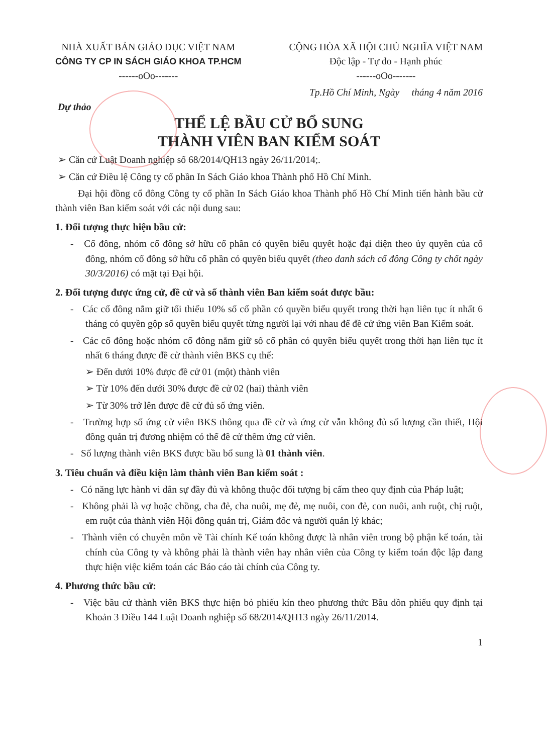NHÀ XUẤT BẢN GIÁO DỤC VIỆT NAM
CÔNG TY CP IN SÁCH GIÁO KHOA TP.HCM
------oOo-------
CỘNG HÒA XÃ HỘI CHỦ NGHĨA VIỆT NAM
Độc lập - Tự do - Hạnh phúc
------oOo-------
Tp.Hồ Chí Minh, Ngày tháng 4 năm 2016
Dự thảo
THỂ LỆ BẦU CỬ BỔ SUNG
THÀNH VIÊN BAN KIỂM SOÁT
➢ Căn cứ Luật Doanh nghiệp số 68/2014/QH13 ngày 26/11/2014;.
➢ Căn cứ Điều lệ Công ty cổ phần In Sách Giáo khoa Thành phố Hồ Chí Minh.
Đại hội đồng cổ đông Công ty cổ phần In Sách Giáo khoa Thành phố Hồ Chí Minh tiến hành bầu cử thành viên Ban kiểm soát với các nội dung sau:
1. Đối tượng thực hiện bầu cử:
- Cổ đông, nhóm cổ đông sở hữu cổ phần có quyền biểu quyết hoặc đại diện theo ủy quyền của cổ đông, nhóm cổ đông sở hữu cổ phần có quyền biểu quyết (theo danh sách cổ đông Công ty chốt ngày 30/3/2016) có mặt tại Đại hội.
2. Đối tượng được ứng cử, đề cử và số thành viên Ban kiểm soát được bầu:
- Các cổ đông nắm giữ tối thiểu 10% số cổ phần có quyền biểu quyết trong thời hạn liên tục ít nhất 6 tháng có quyền gộp số quyền biểu quyết từng người lại với nhau để đề cử ứng viên Ban Kiểm soát.
- Các cổ đông hoặc nhóm cổ đông nắm giữ số cổ phần có quyền biểu quyết trong thời hạn liên tục ít nhất 6 tháng được đề cử thành viên BKS cụ thể:
➢ Đến dưới 10% được đề cử 01 (một) thành viên
➢ Từ 10% đến dưới 30% được đề cử 02 (hai) thành viên
➢ Từ 30% trở lên được đề cử đủ số ứng viên.
- Trường hợp số ứng cử viên BKS thông qua đề cử và ứng cử vẫn không đủ số lượng cần thiết, Hội đồng quản trị đương nhiệm có thể đề cử thêm ứng cử viên.
- Số lượng thành viên BKS được bầu bổ sung là 01 thành viên.
3. Tiêu chuẩn và điều kiện làm thành viên Ban kiểm soát :
- Có năng lực hành vi dân sự đầy đủ và không thuộc đối tượng bị cấm theo quy định của Pháp luật;
- Không phải là vợ hoặc chồng, cha đẻ, cha nuôi, mẹ đẻ, mẹ nuôi, con đẻ, con nuôi, anh ruột, chị ruột, em ruột của thành viên Hội đồng quản trị, Giám đốc và người quản lý khác;
- Thành viên có chuyên môn về Tài chính Kế toán không được là nhân viên trong bộ phận kế toán, tài chính của Công ty và không phải là thành viên hay nhân viên của Công ty kiểm toán độc lập đang thực hiện việc kiểm toán các Báo cáo tài chính của Công ty.
4. Phương thức bầu cử:
- Việc bầu cử thành viên BKS thực hiện bỏ phiếu kín theo phương thức Bầu dồn phiếu quy định tại Khoản 3 Điều 144 Luật Doanh nghiệp số 68/2014/QH13 ngày 26/11/2014.
1